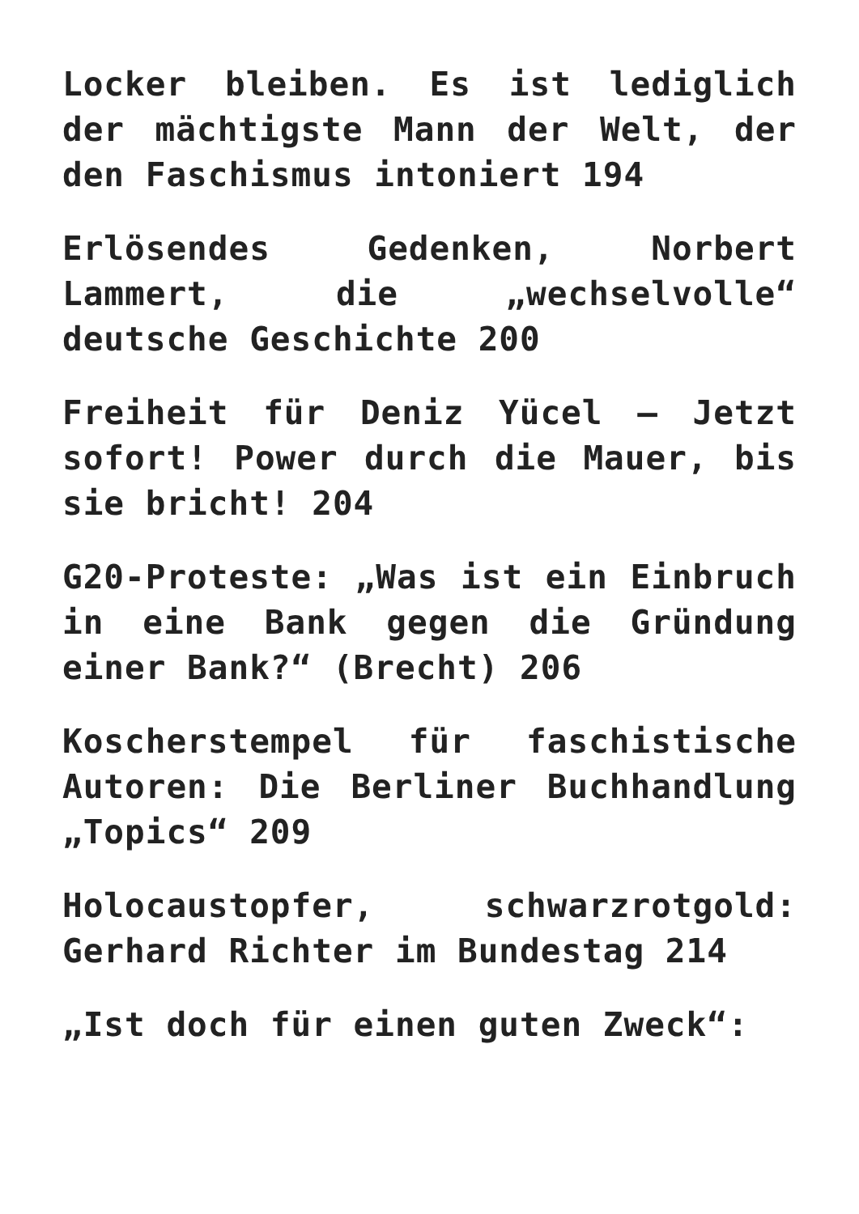Locker bleiben. Es ist lediglich der mächtigste Mann der Welt, der den Faschismus intoniert 194
Erlösendes Gedenken, Norbert Lammert, die „wechselvolle“ deutsche Geschichte 200
Freiheit für Deniz Yücel – Jetzt sofort! Power durch die Mauer, bis sie bricht! 204
G20-Proteste: „Was ist ein Einbruch in eine Bank gegen die Gründung einer Bank?“ (Brecht) 206
Koscherstempel für faschistische Autoren: Die Berliner Buchhandlung „Topics“ 209
Holocaustopfer, schwarzrotgold: Gerhard Richter im Bundestag 214
„Ist doch für einen guten Zweck“: